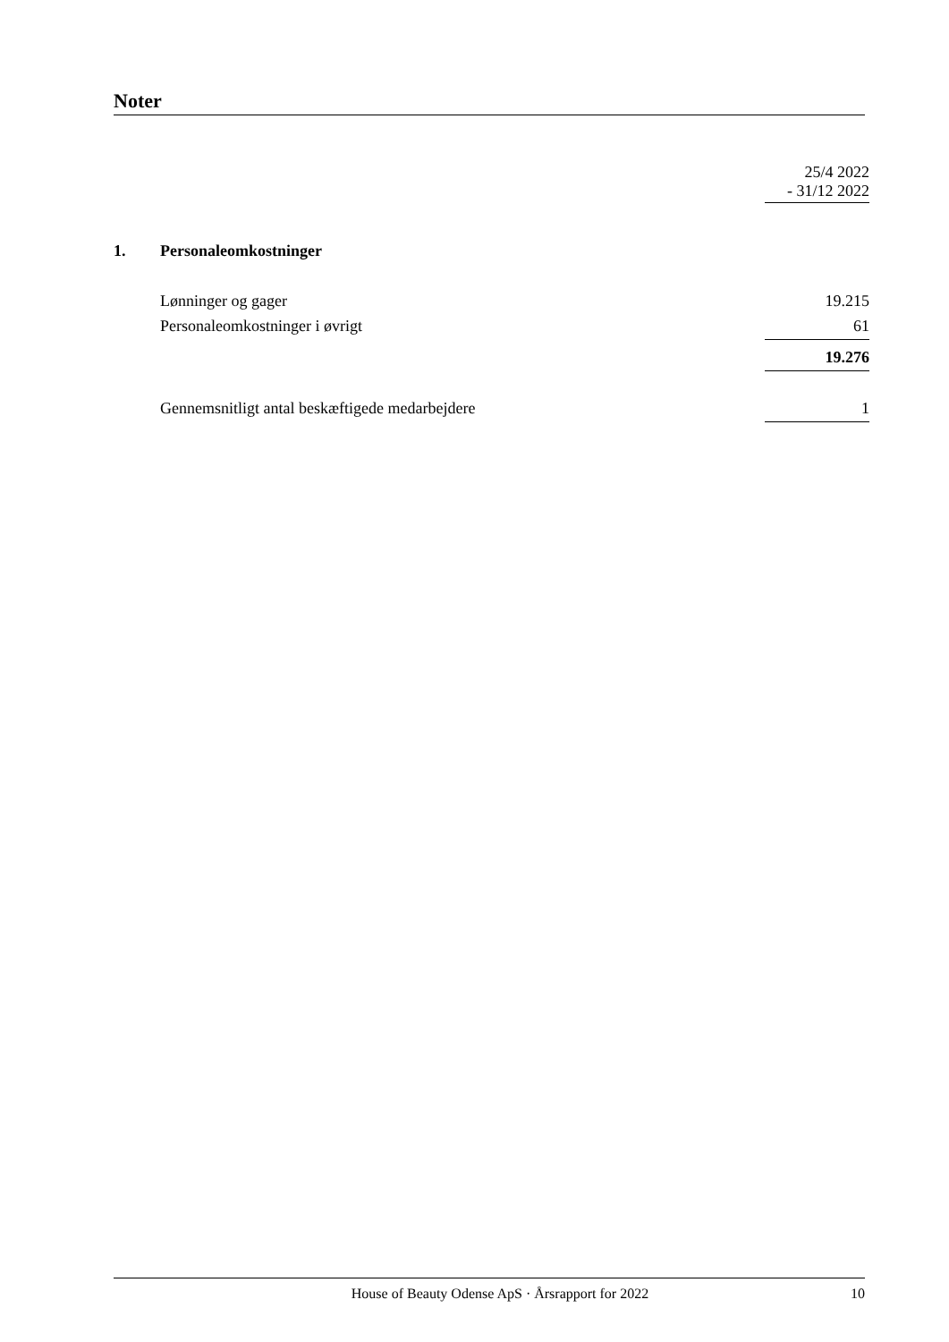Noter
| | | 25/4 2022 - 31/12 2022 |
| 1. | Personaleomkostninger | |
| | Lønninger og gager | 19.215 |
| | Personaleomkostninger i øvrigt | 61 |
| | | 19.276 |
| | Gennemsnitligt antal beskæftigede medarbejdere | 1 |
House of Beauty Odense ApS · Årsrapport for 2022 10